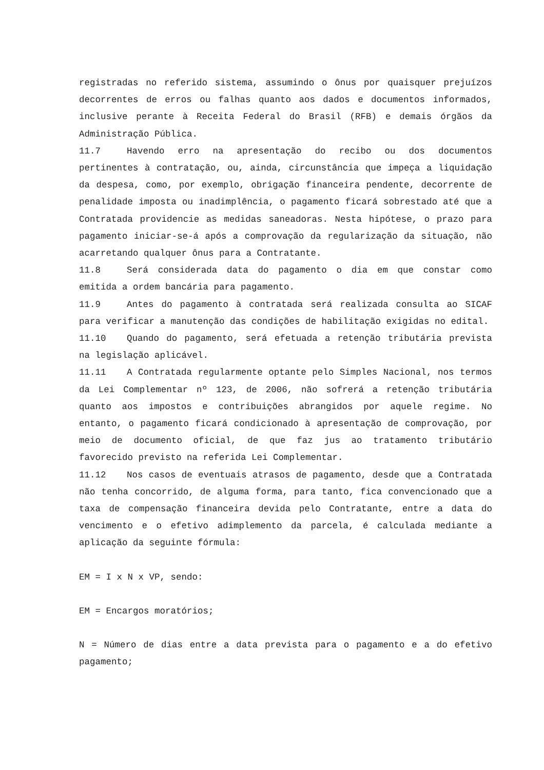registradas no referido sistema, assumindo o ônus por quaisquer prejuízos decorrentes de erros ou falhas quanto aos dados e documentos informados, inclusive perante à Receita Federal do Brasil (RFB) e demais órgãos da Administração Pública.
11.7 Havendo erro na apresentação do recibo ou dos documentos pertinentes à contratação, ou, ainda, circunstância que impeça a liquidação da despesa, como, por exemplo, obrigação financeira pendente, decorrente de penalidade imposta ou inadimplência, o pagamento ficará sobrestado até que a Contratada providencie as medidas saneadoras. Nesta hipótese, o prazo para pagamento iniciar-se-á após a comprovação da regularização da situação, não acarretando qualquer ônus para a Contratante.
11.8 Será considerada data do pagamento o dia em que constar como emitida a ordem bancária para pagamento.
11.9 Antes do pagamento à contratada será realizada consulta ao SICAF para verificar a manutenção das condições de habilitação exigidas no edital.
11.10 Quando do pagamento, será efetuada a retenção tributária prevista na legislação aplicável.
11.11 A Contratada regularmente optante pelo Simples Nacional, nos termos da Lei Complementar nº 123, de 2006, não sofrerá a retenção tributária quanto aos impostos e contribuições abrangidos por aquele regime. No entanto, o pagamento ficará condicionado à apresentação de comprovação, por meio de documento oficial, de que faz jus ao tratamento tributário favorecido previsto na referida Lei Complementar.
11.12 Nos casos de eventuais atrasos de pagamento, desde que a Contratada não tenha concorrido, de alguma forma, para tanto, fica convencionado que a taxa de compensação financeira devida pelo Contratante, entre a data do vencimento e o efetivo adimplemento da parcela, é calculada mediante a aplicação da seguinte fórmula:
EM = I x N x VP, sendo:
EM = Encargos moratórios;
N = Número de dias entre a data prevista para o pagamento e a do efetivo pagamento;